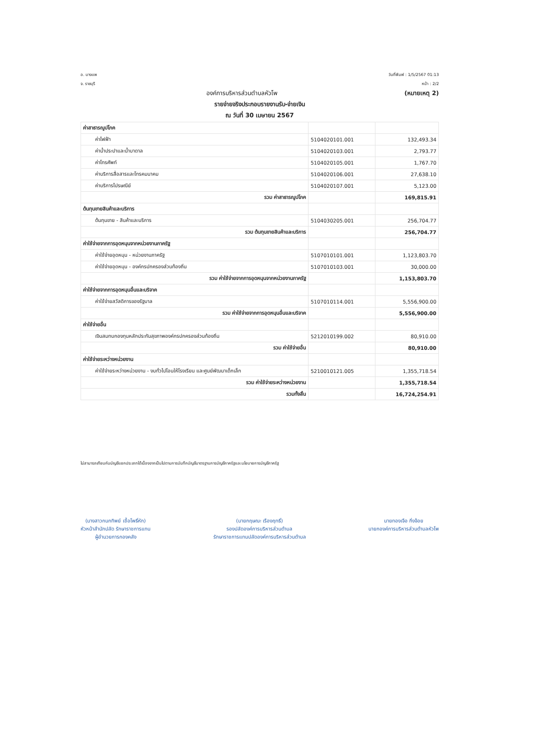อ. บางแพ
จ. ราชบุรี
วันที่พิมพ์ : 1/5/2567 01:13
หน้า : 2/2
องค์การบริหารส่วนตำบลหัวโพ (หมายเหตุ 2)
รายจ่ายจริงประกอบรายงานรับ-จ่ายเงิน
ณ วันที่ 30 เมษายน 2567
| ค่าสาธารณูปโภค | | |
| ค่าไฟฟ้า | 5104020101.001 | 132,493.34 |
| ค่าน้ำประปาและน้ำบาดาล | 5104020103.001 | 2,793.77 |
| ค่าโทรศัพท์ | 5104020105.001 | 1,767.70 |
| ค่าบริการสื่อสารและโทรคมนาคม | 5104020106.001 | 27,638.10 |
| ค่าบริการไปรษณีย์ | 5104020107.001 | 5,123.00 |
| รวม ค่าสาธารณูปโภค | | 169,815.91 |
| ต้นทุนขายสินค้าและบริการ | | |
| ต้นทุนขาย - สินค้าและบริการ | 5104030205.001 | 256,704.77 |
| รวม ต้นทุนขายสินค้าและบริการ | | 256,704.77 |
| ค่าใช้จ่ายจากการอุดหนุนจากหน่วยงานภาครัฐ | | |
| ค่าใช้จ่ายอุดหนุน - หน่วยงานภาครัฐ | 5107010101.001 | 1,123,803.70 |
| ค่าใช้จ่ายอุดหนุน - องค์กรปกครองส่วนท้องถิ่น | 5107010103.001 | 30,000.00 |
| รวม ค่าใช้จ่ายจากการอุดหนุนจากหน่วยงานภาครัฐ | | 1,153,803.70 |
| ค่าใช้จ่ายจากการอุดหนุนอื่นและบริจาค | | |
| ค่าใช้จ่ายสวัสดิการของรัฐบาล | 5107010114.001 | 5,556,900.00 |
| รวม ค่าใช้จ่ายจากการอุดหนุนอื่นและบริจาค | | 5,556,900.00 |
| ค่าใช้จ่ายอื่น | | |
| เงินสมทบกองทุนหลักประกันสุขภาพองค์กรปกครองส่วนท้องถิ่น | 5212010199.002 | 80,910.00 |
| รวม ค่าใช้จ่ายอื่น | | 80,910.00 |
| ค่าใช้จ่ายระหว่างหน่วยงาน | | |
| ค่าใช้จ่ายระหว่างหน่วยงาน - งบทั่วไปโอนให้โรงเรียน และศูนย์พัฒนาเด็กเล็ก | 5210010121.005 | 1,355,718.54 |
| รวม ค่าใช้จ่ายระหว่างหน่วยงาน | | 1,355,718.54 |
| รวมทั้งสิ้น | | 16,724,254.91 |
ไม่สามารถเทียบกับบัญชีแยกประเภทได้เนื่องจากเป็นไปตามการบันทึกบัญชีมาตรฐานการบัญชีภาครัฐและนโยบายการบัญชีภาครัฐ
(นางสาวกนกทิพย์ เชื้อโพธิ์หัก)
หัวหน้าสำนักปลัด รักษาราชการแทน
ผู้อำนวยการกองคลัง
(นายกฤษณะ เรืองฤทธิ์)
รองปลัดองค์การบริหารส่วนตำบล
รักษาราชการแทนปลัดองค์การบริหารส่วนตำบล
นายทองเจือ กิ่งจ้อย
นายกองค์การบริหารส่วนตำบลหัวโพ